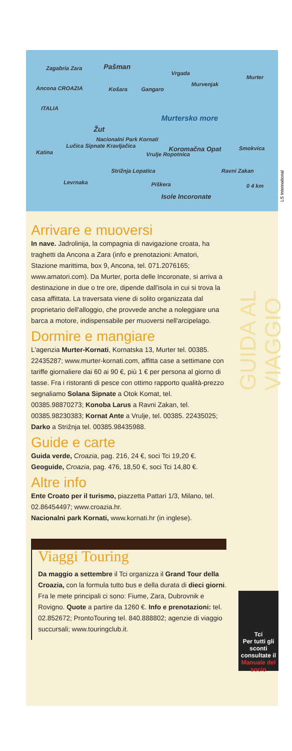Zagabria Zara
Ancona CROAZIA
ITALIA
Pašman
Vrgada
Murter
Košara Gangaro
Murvenjak
Murtersko more
Žut
Nacionalni Park Kornati
Katina
Lučica Sipnate Kravljačica Koromačna Opat Smokvica
Vrulje Ropotnica
Strižnja Lopatica Ravni Zakan
Levrnaka Piškera
Isole Incoronate
0 4 km
LS International
GUIDA AL VIAGGIO
Arrivare e muoversi
In nave. Jadrolinija, la compagnia di navigazione croata, ha traghetti da Ancona a Zara (info e prenotazioni: Amatori, Stazione marittima, box 9, Ancona, tel. 071.2076165; www.amatori.com). Da Murter, porta delle Incoronate, si arriva a destinazione in due o tre ore, dipende dall'isola in cui si trova la casa affittata. La traversata viene di solito organizzata dal proprietario dell'alloggio, che provvede anche a noleggiare una barca a motore, indispensabile per muoversi nell'arcipelago.
Dormire e mangiare
L'agenzia Murter-Kornati, Kornatska 13, Murter tel. 00385. 22435287; www.murter-kornati.com, affitta case a settimane con tariffe giornaliere dai 60 ai 90 €, più 1 € per persona al giorno di tasse. Fra i ristoranti di pesce con ottimo rapporto qualità-prezzo segnaliamo Solana Sipnate a Otok Komat, tel. 00385.98870273; Konoba Larus a Ravni Zakan, tel. 00385.98230383; Kornat Ante a Vrulje, tel. 00385. 22435025; Darko a Strižnja tel. 00385.98435988.
Guide e carte
Guida verde, Croazia, pag. 216, 24 €, soci Tci 19,20 €.
Geoguide, Croazia, pag. 476, 18,50 €, soci Tci 14,80 €.
Altre info
Ente Croato per il turismo, piazzetta Pattari 1/3, Milano, tel. 02.86454497; www.croazia.hr.
Nacionalni park Kornati, www.kornati.hr (in inglese).
Viaggi Touring
Da maggio a settembre il Tci organizza il Grand Tour della Croazia, con la formula tutto bus e della durata di dieci giorni. Fra le mete principali ci sono: Fiume, Zara, Dubrovnik e Rovigno. Quote a partire da 1260 €. Info e prenotazioni: tel. 02.852672; ProntoTouring tel. 840.888802; agenzie di viaggio succursali; www.touringclub.it.
Tci
Per tutti gli sconti consultate il Manuale del socio